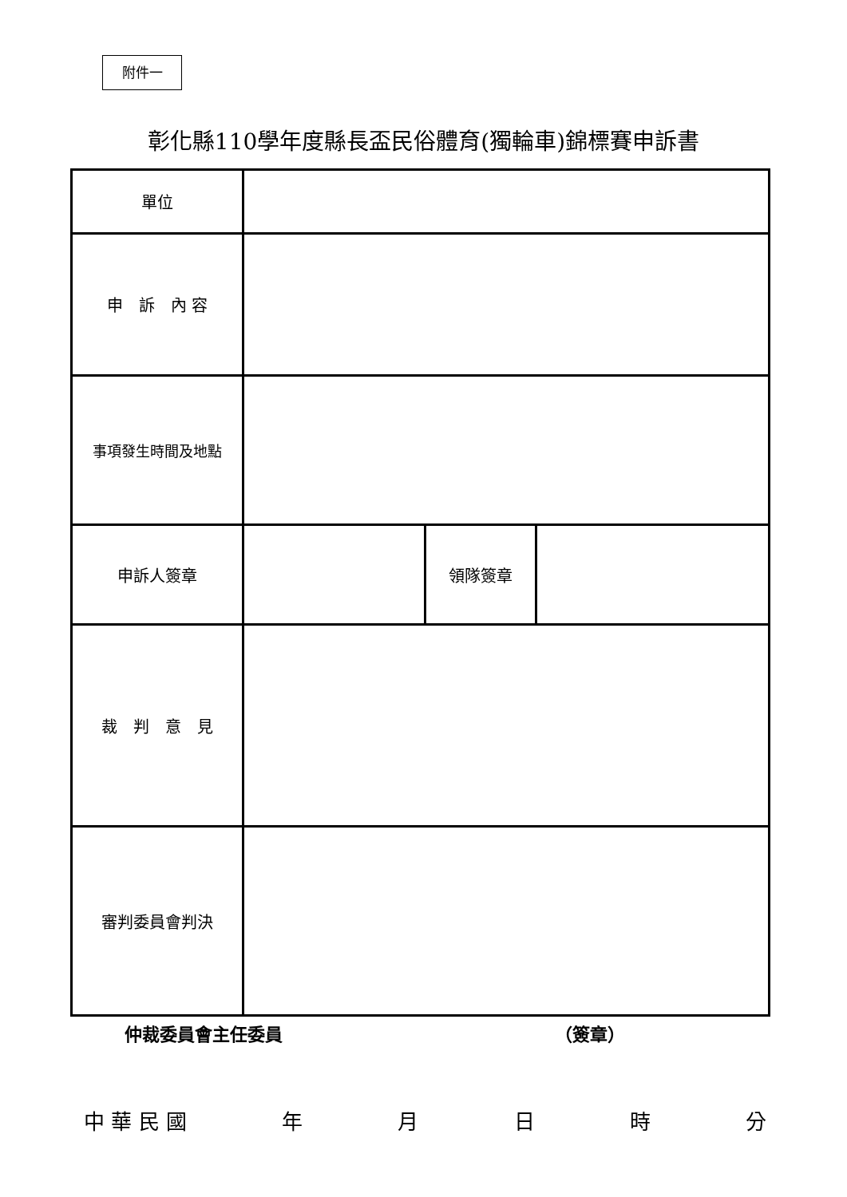附件一
彰化縣110學年度縣長盃民俗體育(獨輪車)錦標賽申訴書
| 單位 | | | |
| 申 訴 內 容 | | | |
| 事項發生時間及地點 | | | |
| 申訴人簽章 | | 領隊簽章 | |
| 裁 判 意 見 | | | |
| 審判委員會判決 | | | |
仲裁委員會主任委員 （簽章）
中 華 民 國 年月日時分